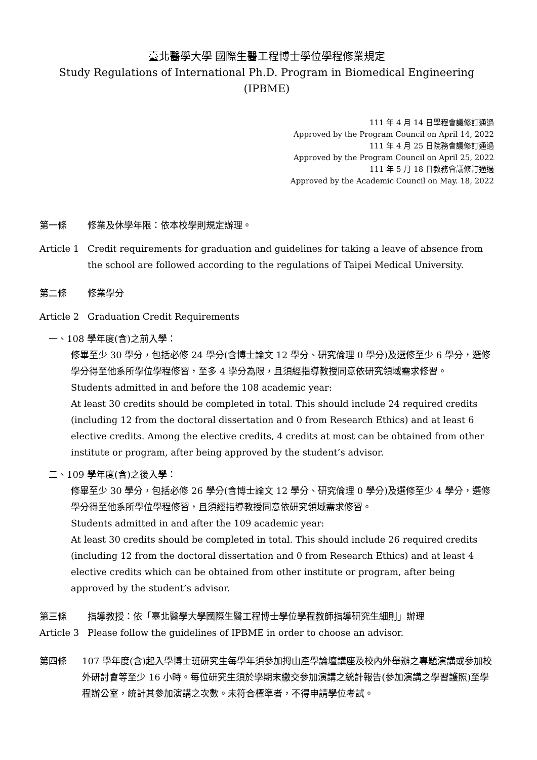臺北醫學大學 國際生醫工程博士學位學程修業規定
Study Regulations of International Ph.D. Program in Biomedical Engineering (IPBME)
111 年 4 月 14 日學程會議修訂通過
Approved by the Program Council on April 14, 2022
111 年 4 月 25 日院務會議修訂通過
Approved by the Program Council on April 25, 2022
111 年 5 月 18 日教務會議修訂通過
Approved by the Academic Council on May. 18, 2022
第一條 修業及休學年限：依本校學則規定辦理。
Article 1 Credit requirements for graduation and guidelines for taking a leave of absence from the school are followed according to the regulations of Taipei Medical University.
第二條 修業學分
Article 2 Graduation Credit Requirements
一、108 學年度(含)之前入學：
修畢至少 30 學分，包括必修 24 學分(含博士論文 12 學分、研究倫理 0 學分)及選修至少 6 學分，選修學分得至他系所學位學程修習，至多 4 學分為限，且須經指導教授同意依研究領域需求修習。
Students admitted in and before the 108 academic year:
At least 30 credits should be completed in total. This should include 24 required credits (including 12 from the doctoral dissertation and 0 from Research Ethics) and at least 6 elective credits. Among the elective credits, 4 credits at most can be obtained from other institute or program, after being approved by the student’s advisor.
二、109 學年度(含)之後入學：
修畢至少 30 學分，包括必修 26 學分(含博士論文 12 學分、研究倫理 0 學分)及選修至少 4 學分，選修學分得至他系所學位學程修習，且須經指導教授同意依研究領域需求修習。
Students admitted in and after the 109 academic year:
At least 30 credits should be completed in total. This should include 26 required credits (including 12 from the doctoral dissertation and 0 from Research Ethics) and at least 4 elective credits which can be obtained from other institute or program, after being approved by the student’s advisor.
第三條 指導教授：依「臺北醫學大學國際生醫工程博士學位學程教師指導研究生細則」辦理
Article 3 Please follow the guidelines of IPBME in order to choose an advisor.
第四條 107 學年度(含)起入學博士班研究生每學年須參加拇山產學論壇講座及校內外舉辦之專題演講或參加校外研討會等至少 16 小時。每位研究生須於學期末繳交參加演講之統計報告(參加演講之學習護照)至學程辦公室，統計其參加演講之次數。未符合標準者，不得申請學位考試。